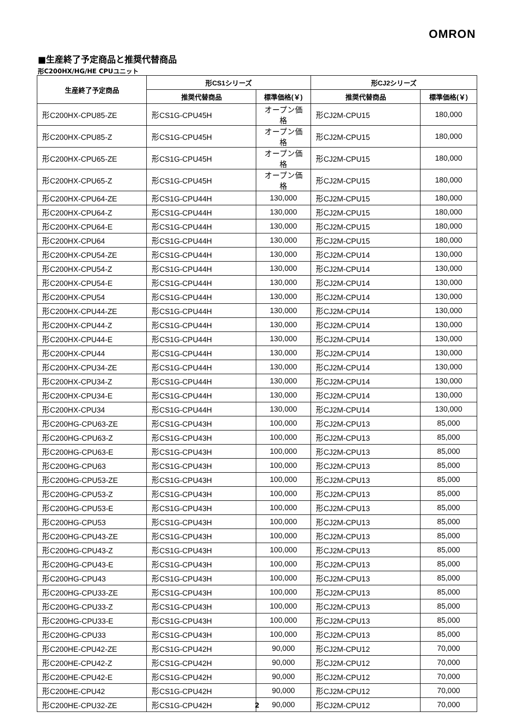OMRON
■生産終了予定商品と推奨代替商品
形C200HX/HG/HE CPUユニット
| 生産終了予定商品 | 形CS1シリーズ | | 形CJ2シリーズ | |
| --- | --- | --- | --- | --- |
| | 推奨代替商品 | 標準価格(￥) | 推奨代替商品 | 標準価格(￥) |
| 形C200HX-CPU85-ZE | 形CS1G-CPU45H | オープン価格 | 形CJ2M-CPU15 | 180,000 |
| 形C200HX-CPU85-Z | 形CS1G-CPU45H | オープン価格 | 形CJ2M-CPU15 | 180,000 |
| 形C200HX-CPU65-ZE | 形CS1G-CPU45H | オープン価格 | 形CJ2M-CPU15 | 180,000 |
| 形C200HX-CPU65-Z | 形CS1G-CPU45H | オープン価格 | 形CJ2M-CPU15 | 180,000 |
| 形C200HX-CPU64-ZE | 形CS1G-CPU44H | 130,000 | 形CJ2M-CPU15 | 180,000 |
| 形C200HX-CPU64-Z | 形CS1G-CPU44H | 130,000 | 形CJ2M-CPU15 | 180,000 |
| 形C200HX-CPU64-E | 形CS1G-CPU44H | 130,000 | 形CJ2M-CPU15 | 180,000 |
| 形C200HX-CPU64 | 形CS1G-CPU44H | 130,000 | 形CJ2M-CPU15 | 180,000 |
| 形C200HX-CPU54-ZE | 形CS1G-CPU44H | 130,000 | 形CJ2M-CPU14 | 130,000 |
| 形C200HX-CPU54-Z | 形CS1G-CPU44H | 130,000 | 形CJ2M-CPU14 | 130,000 |
| 形C200HX-CPU54-E | 形CS1G-CPU44H | 130,000 | 形CJ2M-CPU14 | 130,000 |
| 形C200HX-CPU54 | 形CS1G-CPU44H | 130,000 | 形CJ2M-CPU14 | 130,000 |
| 形C200HX-CPU44-ZE | 形CS1G-CPU44H | 130,000 | 形CJ2M-CPU14 | 130,000 |
| 形C200HX-CPU44-Z | 形CS1G-CPU44H | 130,000 | 形CJ2M-CPU14 | 130,000 |
| 形C200HX-CPU44-E | 形CS1G-CPU44H | 130,000 | 形CJ2M-CPU14 | 130,000 |
| 形C200HX-CPU44 | 形CS1G-CPU44H | 130,000 | 形CJ2M-CPU14 | 130,000 |
| 形C200HX-CPU34-ZE | 形CS1G-CPU44H | 130,000 | 形CJ2M-CPU14 | 130,000 |
| 形C200HX-CPU34-Z | 形CS1G-CPU44H | 130,000 | 形CJ2M-CPU14 | 130,000 |
| 形C200HX-CPU34-E | 形CS1G-CPU44H | 130,000 | 形CJ2M-CPU14 | 130,000 |
| 形C200HX-CPU34 | 形CS1G-CPU44H | 130,000 | 形CJ2M-CPU14 | 130,000 |
| 形C200HG-CPU63-ZE | 形CS1G-CPU43H | 100,000 | 形CJ2M-CPU13 | 85,000 |
| 形C200HG-CPU63-Z | 形CS1G-CPU43H | 100,000 | 形CJ2M-CPU13 | 85,000 |
| 形C200HG-CPU63-E | 形CS1G-CPU43H | 100,000 | 形CJ2M-CPU13 | 85,000 |
| 形C200HG-CPU63 | 形CS1G-CPU43H | 100,000 | 形CJ2M-CPU13 | 85,000 |
| 形C200HG-CPU53-ZE | 形CS1G-CPU43H | 100,000 | 形CJ2M-CPU13 | 85,000 |
| 形C200HG-CPU53-Z | 形CS1G-CPU43H | 100,000 | 形CJ2M-CPU13 | 85,000 |
| 形C200HG-CPU53-E | 形CS1G-CPU43H | 100,000 | 形CJ2M-CPU13 | 85,000 |
| 形C200HG-CPU53 | 形CS1G-CPU43H | 100,000 | 形CJ2M-CPU13 | 85,000 |
| 形C200HG-CPU43-ZE | 形CS1G-CPU43H | 100,000 | 形CJ2M-CPU13 | 85,000 |
| 形C200HG-CPU43-Z | 形CS1G-CPU43H | 100,000 | 形CJ2M-CPU13 | 85,000 |
| 形C200HG-CPU43-E | 形CS1G-CPU43H | 100,000 | 形CJ2M-CPU13 | 85,000 |
| 形C200HG-CPU43 | 形CS1G-CPU43H | 100,000 | 形CJ2M-CPU13 | 85,000 |
| 形C200HG-CPU33-ZE | 形CS1G-CPU43H | 100,000 | 形CJ2M-CPU13 | 85,000 |
| 形C200HG-CPU33-Z | 形CS1G-CPU43H | 100,000 | 形CJ2M-CPU13 | 85,000 |
| 形C200HG-CPU33-E | 形CS1G-CPU43H | 100,000 | 形CJ2M-CPU13 | 85,000 |
| 形C200HG-CPU33 | 形CS1G-CPU43H | 100,000 | 形CJ2M-CPU13 | 85,000 |
| 形C200HE-CPU42-ZE | 形CS1G-CPU42H | 90,000 | 形CJ2M-CPU12 | 70,000 |
| 形C200HE-CPU42-Z | 形CS1G-CPU42H | 90,000 | 形CJ2M-CPU12 | 70,000 |
| 形C200HE-CPU42-E | 形CS1G-CPU42H | 90,000 | 形CJ2M-CPU12 | 70,000 |
| 形C200HE-CPU42 | 形CS1G-CPU42H | 90,000 | 形CJ2M-CPU12 | 70,000 |
| 形C200HE-CPU32-ZE | 形CS1G-CPU42H | 90,000 | 形CJ2M-CPU12 | 70,000 |
2